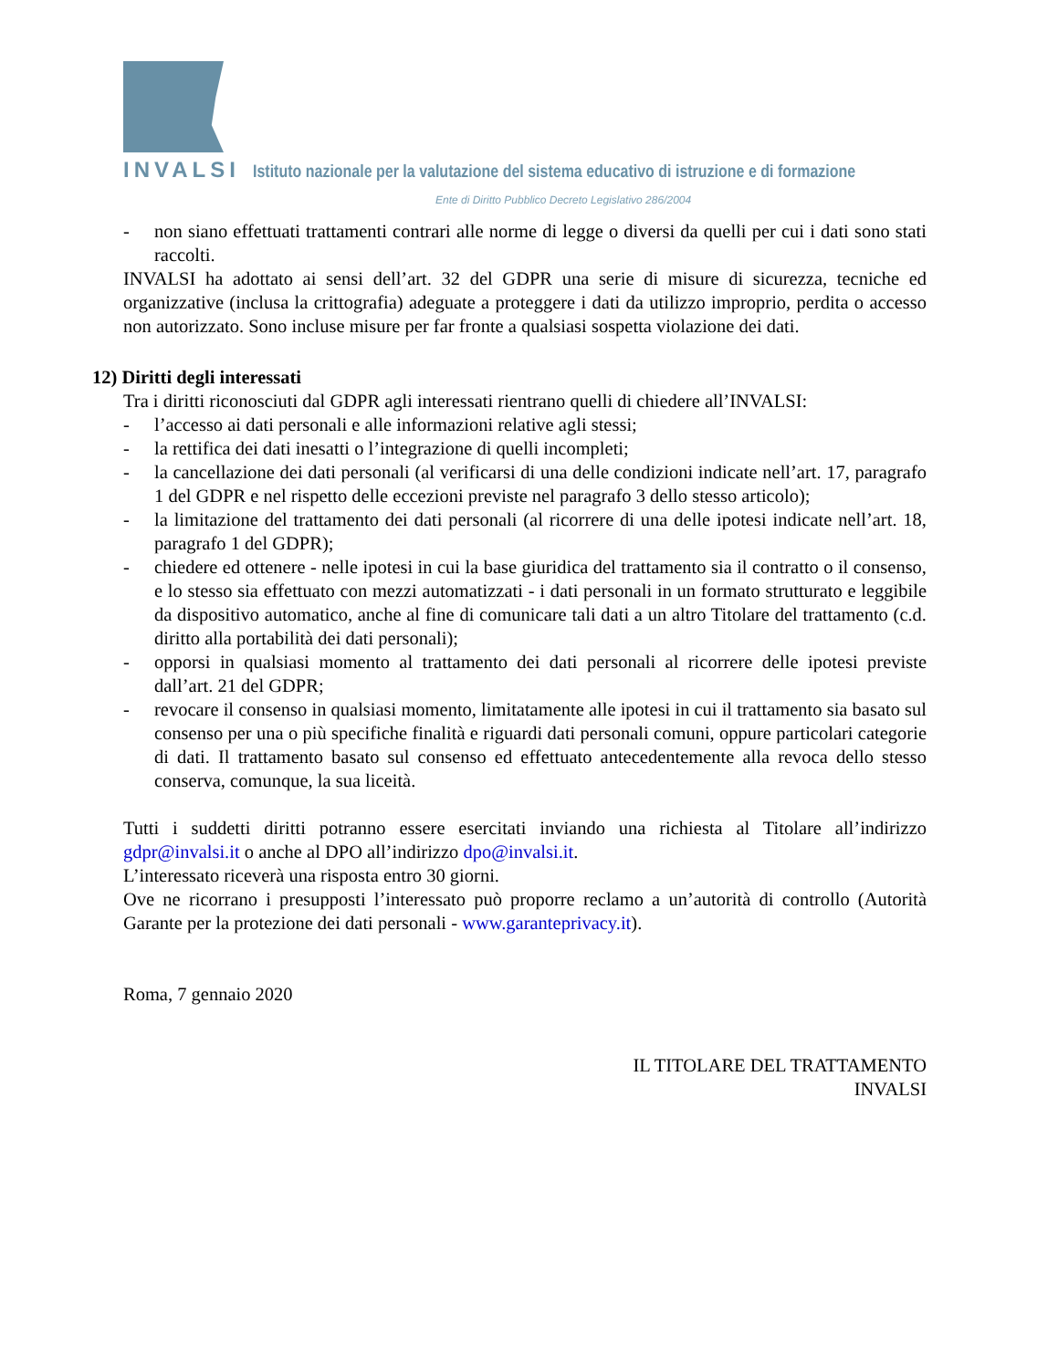INVALSI Istituto nazionale per la valutazione del sistema educativo di istruzione e di formazione
Ente di Diritto Pubblico Decreto Legislativo 286/2004
- non siano effettuati trattamenti contrari alle norme di legge o diversi da quelli per cui i dati sono stati raccolti.
INVALSI ha adottato ai sensi dell’art. 32 del GDPR una serie di misure di sicurezza, tecniche ed organizzative (inclusa la crittografia) adeguate a proteggere i dati da utilizzo improprio, perdita o accesso non autorizzato. Sono incluse misure per far fronte a qualsiasi sospetta violazione dei dati.
12) Diritti degli interessati
Tra i diritti riconosciuti dal GDPR agli interessati rientrano quelli di chiedere all’INVALSI:
- l’accesso ai dati personali e alle informazioni relative agli stessi;
- la rettifica dei dati inesatti o l’integrazione di quelli incompleti;
- la cancellazione dei dati personali (al verificarsi di una delle condizioni indicate nell’art. 17, paragrafo 1 del GDPR e nel rispetto delle eccezioni previste nel paragrafo 3 dello stesso articolo);
- la limitazione del trattamento dei dati personali (al ricorrere di una delle ipotesi indicate nell’art. 18, paragrafo 1 del GDPR);
- chiedere ed ottenere - nelle ipotesi in cui la base giuridica del trattamento sia il contratto o il consenso, e lo stesso sia effettuato con mezzi automatizzati - i dati personali in un formato strutturato e leggibile da dispositivo automatico, anche al fine di comunicare tali dati a un altro Titolare del trattamento (c.d. diritto alla portabilità dei dati personali);
- opporsi in qualsiasi momento al trattamento dei dati personali al ricorrere delle ipotesi previste dall’art. 21 del GDPR;
- revocare il consenso in qualsiasi momento, limitatamente alle ipotesi in cui il trattamento sia basato sul consenso per una o più specifiche finalità e riguardi dati personali comuni, oppure particolari categorie di dati. Il trattamento basato sul consenso ed effettuato antecedentemente alla revoca dello stesso conserva, comunque, la sua liceità.
Tutti i suddetti diritti potranno essere esercitati inviando una richiesta al Titolare all’indirizzo gdpr@invalsi.it o anche al DPO all’indirizzo dpo@invalsi.it.
L’interessato riceverà una risposta entro 30 giorni.
Ove ne ricorrano i presupposti l’interessato può proporre reclamo a un’autorità di controllo (Autorità Garante per la protezione dei dati personali - www.garanteprivacy.it).
Roma, 7 gennaio 2020
IL TITOLARE DEL TRATTAMENTO
INVALSI